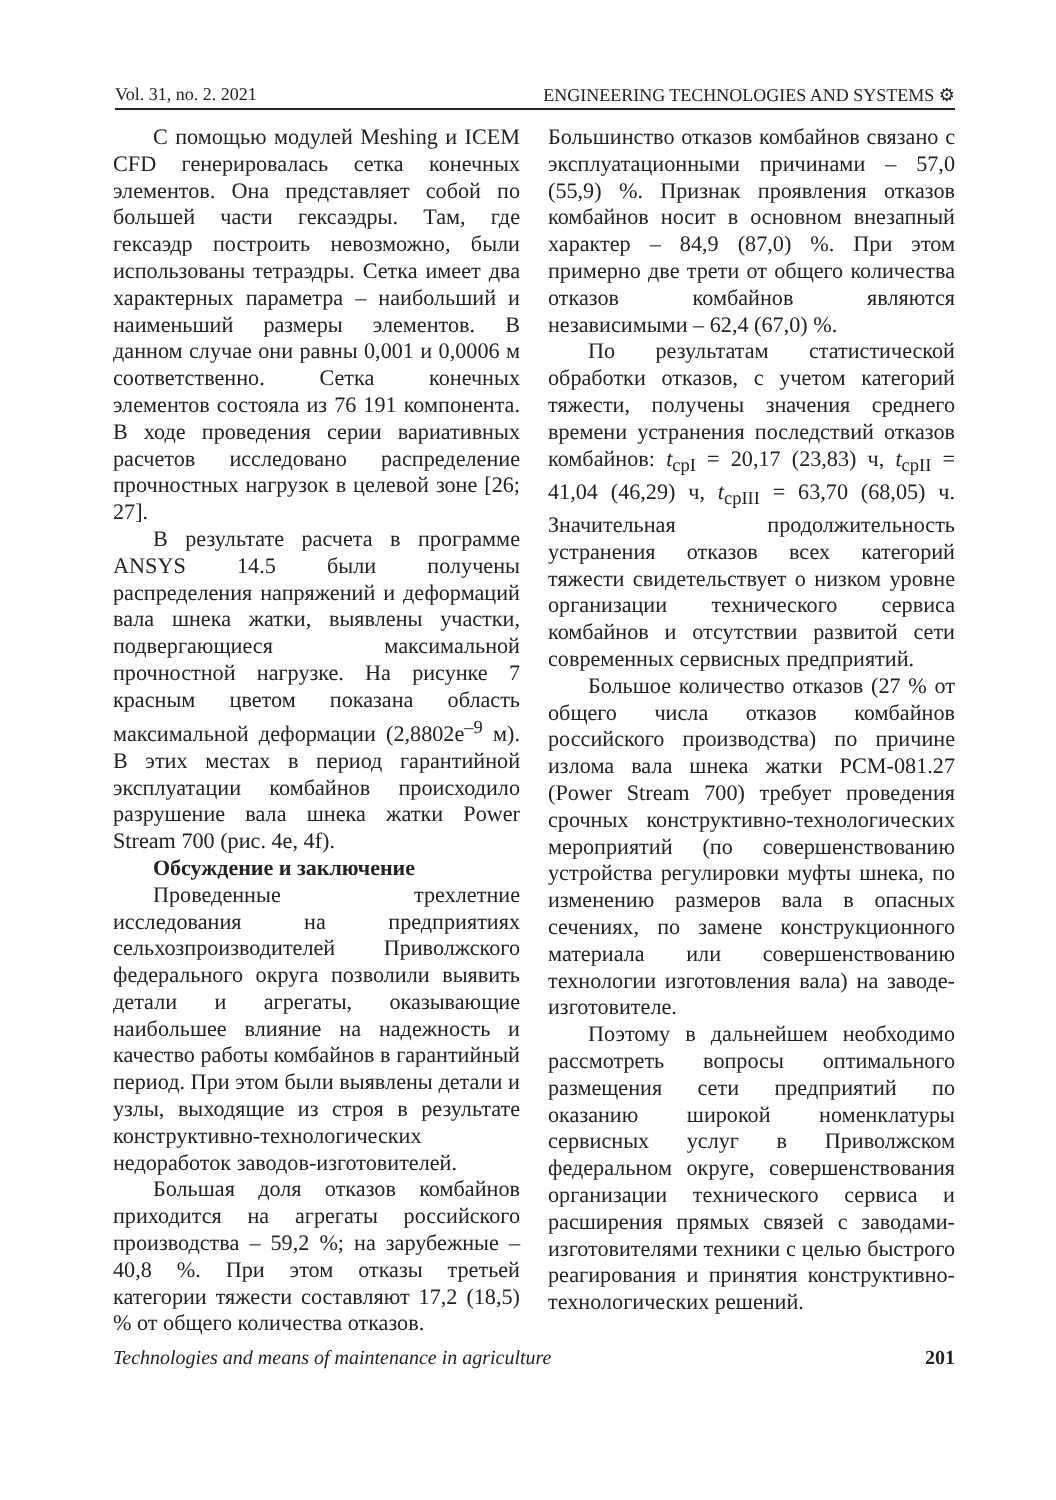Vol. 31, no. 2. 2021 ENGINEERING TECHNOLOGIES AND SYSTEMS ⚙
С помощью модулей Meshing и ICEM CFD генерировалась сетка конечных элементов. Она представляет собой по большей части гексаэдры. Там, где гексаэдр построить невозможно, были использованы тетраэдры. Сетка имеет два характерных параметра – наибольший и наименьший размеры элементов. В данном случае они равны 0,001 и 0,0006 м соответственно. Сетка конечных элементов состояла из 76 191 компонента. В ходе проведения серии вариативных расчетов исследовано распределение прочностных нагрузок в целевой зоне [26; 27].
В результате расчета в программе ANSYS 14.5 были получены распределения напряжений и деформаций вала шнека жатки, выявлены участки, подвергающиеся максимальной прочностной нагрузке. На рисунке 7 красным цветом показана область максимальной деформации (2,8802e<sup>–9</sup> м). В этих местах в период гарантийной эксплуатации комбайнов происходило разрушение вала шнека жатки Power Stream 700 (рис. 4e, 4f).
Обсуждение и заключение
Проведенные трехлетние исследования на предприятиях сельхозпроизводителей Приволжского федерального округа позволили выявить детали и агрегаты, оказывающие наибольшее влияние на надежность и качество работы комбайнов в гарантийный период. При этом были выявлены детали и узлы, выходящие из строя в результате конструктивно-технологических недоработок заводов-изготовителей.
Большая доля отказов комбайнов приходится на агрегаты российского производства – 59,2 %; на зарубежные – 40,8 %. При этом отказы третьей категории тяжести составляют 17,2 (18,5) % от общего количества отказов.
Большинство отказов комбайнов связано с эксплуатационными причинами – 57,0 (55,9) %. Признак проявления отказов комбайнов носит в основном внезапный характер – 84,9 (87,0) %. При этом примерно две трети от общего количества отказов комбайнов являются независимыми – 62,4 (67,0) %.
По результатам статистической обработки отказов, с учетом категорий тяжести, получены значения среднего времени устранения последствий отказов комбайнов: t<sub>срI</sub> = 20,17 (23,83) ч, t<sub>срII</sub> = 41,04 (46,29) ч, t<sub>срIII</sub> = 63,70 (68,05) ч. Значительная продолжительность устранения отказов всех категорий тяжести свидетельствует о низком уровне организации технического сервиса комбайнов и отсутствии развитой сети современных сервисных предприятий.
Большое количество отказов (27 % от общего числа отказов комбайнов российского производства) по причине излома вала шнека жатки РСМ-081.27 (Power Stream 700) требует проведения срочных конструктивно-технологических мероприятий (по совершенствованию устройства регулировки муфты шнека, по изменению размеров вала в опасных сечениях, по замене конструкционного материала или совершенствованию технологии изготовления вала) на заводе-изготовителе.
Поэтому в дальнейшем необходимо рассмотреть вопросы оптимального размещения сети предприятий по оказанию широкой номенклатуры сервисных услуг в Приволжском федеральном округе, совершенствования организации технического сервиса и расширения прямых связей с заводами-изготовителями техники с целью быстрого реагирования и принятия конструктивно-технологических решений.
Technologies and means of maintenance in agriculture 201